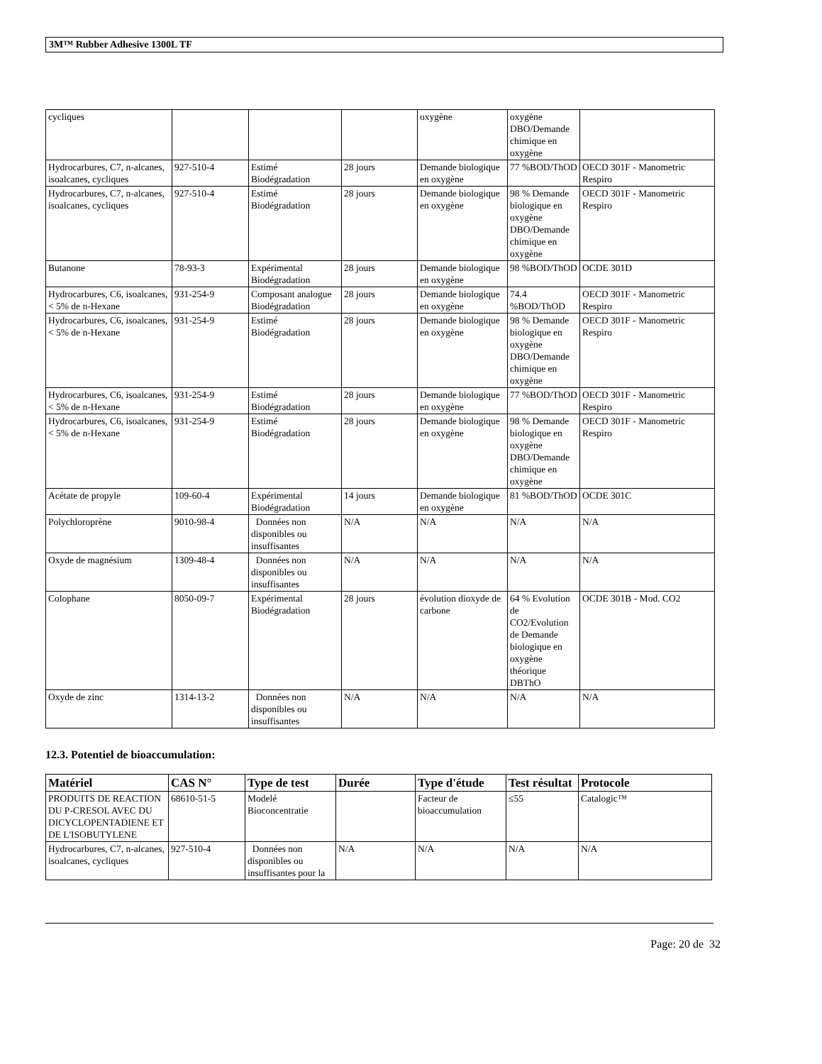3M™ Rubber Adhesive 1300L TF
| cycliques | | | | oxygène | oxygène DBO/Demande chimique en oxygène | |
| Hydrocarbures, C7, n-alcanes, isoalcanes, cycliques | 927-510-4 | Estimé Biodégradation | 28 jours | Demande biologique en oxygène | 77 %BOD/ThOD | OECD 301F - Manometric Respiro |
| Hydrocarbures, C7, n-alcanes, isoalcanes, cycliques | 927-510-4 | Estimé Biodégradation | 28 jours | Demande biologique en oxygène | 98 % Demande biologique en oxygène DBO/Demande chimique en oxygène | OECD 301F - Manometric Respiro |
| Butanone | 78-93-3 | Expérimental Biodégradation | 28 jours | Demande biologique en oxygène | 98 %BOD/ThOD | OCDE 301D |
| Hydrocarbures, C6, isoalcanes, < 5% de n-Hexane | 931-254-9 | Composant analogue Biodégradation | 28 jours | Demande biologique en oxygène | 74.4 %BOD/ThOD | OECD 301F - Manometric Respiro |
| Hydrocarbures, C6, isoalcanes, < 5% de n-Hexane | 931-254-9 | Estimé Biodégradation | 28 jours | Demande biologique en oxygène | 98 % Demande biologique en oxygène DBO/Demande chimique en oxygène | OECD 301F - Manometric Respiro |
| Hydrocarbures, C6, isoalcanes, < 5% de n-Hexane | 931-254-9 | Estimé Biodégradation | 28 jours | Demande biologique en oxygène | 77 %BOD/ThOD | OECD 301F - Manometric Respiro |
| Hydrocarbures, C6, isoalcanes, < 5% de n-Hexane | 931-254-9 | Estimé Biodégradation | 28 jours | Demande biologique en oxygène | 98 % Demande biologique en oxygène DBO/Demande chimique en oxygène | OECD 301F - Manometric Respiro |
| Acétate de propyle | 109-60-4 | Expérimental Biodégradation | 14 jours | Demande biologique en oxygène | 81 %BOD/ThOD | OCDE 301C |
| Polychloroprène | 9010-98-4 | Données non disponibles ou insuffisantes | N/A | N/A | N/A | N/A |
| Oxyde de magnésium | 1309-48-4 | Données non disponibles ou insuffisantes | N/A | N/A | N/A | N/A |
| Colophane | 8050-09-7 | Expérimental Biodégradation | 28 jours | évolution dioxyde de carbone | 64 % Evolution de CO2/Evolution de Demande biologique en oxygène théorique DBThO | OCDE 301B - Mod. CO2 |
| Oxyde de zinc | 1314-13-2 | Données non disponibles ou insuffisantes | N/A | N/A | N/A | N/A |
12.3. Potentiel de bioaccumulation:
| Matériel | CAS N° | Type de test | Durée | Type d'étude | Test résultat | Protocole |
| --- | --- | --- | --- | --- | --- | --- |
| PRODUITS DE REACTION DU P-CRESOL AVEC DU DICYCLOPENTADIENE ET DE L'ISOBUTYLENE | 68610-51-5 | Modelé Bioconcentratie | | Facteur de bioaccumulation | ≤55 | Catalogic™ |
| Hydrocarbures, C7, n-alcanes, isoalcanes, cycliques | 927-510-4 | Données non disponibles ou insuffisantes pour la | N/A | N/A | N/A | N/A |
Page: 20 de 32